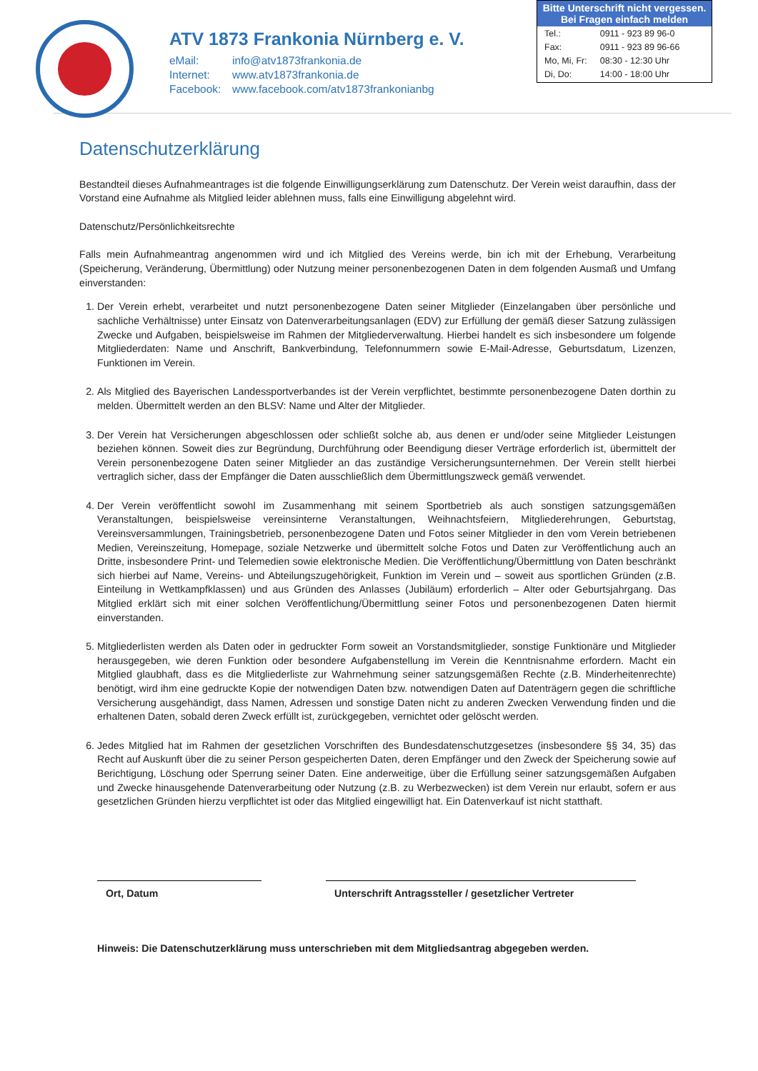ATV 1873 Frankonia Nürnberg e. V.
| eMail: | info@atv1873frankonia.de |
| Internet: | www.atv1873frankonia.de |
| Facebook: | www.facebook.com/atv1873frankonianbg |
Bitte Unterschrift nicht vergessen.
Bei Fragen einfach melden
| Tel.: | 0911 - 923 89 96-0 |
| Fax: | 0911 - 923 89 96-66 |
| Mo, Mi, Fr: | 08:30 - 12:30 Uhr |
| Di, Do: | 14:00 - 18:00 Uhr |
Datenschutzerklärung
Bestandteil dieses Aufnahmeantrages ist die folgende Einwilligungserklärung zum Datenschutz. Der Verein weist daraufhin, dass der Vorstand eine Aufnahme als Mitglied leider ablehnen muss, falls eine Einwilligung abgelehnt wird.
Datenschutz/Persönlichkeitsrechte
Falls mein Aufnahmeantrag angenommen wird und ich Mitglied des Vereins werde, bin ich mit der Erhebung, Verarbeitung (Speicherung, Veränderung, Übermittlung) oder Nutzung meiner personenbezogenen Daten in dem folgenden Ausmaß und Umfang einverstanden:
1. Der Verein erhebt, verarbeitet und nutzt personenbezogene Daten seiner Mitglieder (Einzelangaben über persönliche und sachliche Verhältnisse) unter Einsatz von Datenverarbeitungsanlagen (EDV) zur Erfüllung der gemäß dieser Satzung zulässigen Zwecke und Aufgaben, beispielsweise im Rahmen der Mitgliederverwaltung. Hierbei handelt es sich insbesondere um folgende Mitgliederdaten: Name und Anschrift, Bankverbindung, Telefonnummern sowie E-Mail-Adresse, Geburtsdatum, Lizenzen, Funktionen im Verein.
2. Als Mitglied des Bayerischen Landessportverbandes ist der Verein verpflichtet, bestimmte personenbezogene Daten dorthin zu melden. Übermittelt werden an den BLSV: Name und Alter der Mitglieder.
3. Der Verein hat Versicherungen abgeschlossen oder schließt solche ab, aus denen er und/oder seine Mitglieder Leistungen beziehen können. Soweit dies zur Begründung, Durchführung oder Beendigung dieser Verträge erforderlich ist, übermittelt der Verein personenbezogene Daten seiner Mitglieder an das zuständige Versicherungsunternehmen. Der Verein stellt hierbei vertraglich sicher, dass der Empfänger die Daten ausschließlich dem Übermittlungszweck gemäß verwendet.
4. Der Verein veröffentlicht sowohl im Zusammenhang mit seinem Sportbetrieb als auch sonstigen satzungsgemäßen Veranstaltungen, beispielsweise vereinsinterne Veranstaltungen, Weihnachtsfeiern, Mitgliederehrungen, Geburtstag, Vereinsversammlungen, Trainingsbetrieb, personenbezogene Daten und Fotos seiner Mitglieder in den vom Verein betriebenen Medien, Vereinszeitung, Homepage, soziale Netzwerke und übermittelt solche Fotos und Daten zur Veröffentlichung auch an Dritte, insbesondere Print- und Telemedien sowie elektronische Medien. Die Veröffentlichung/Übermittlung von Daten beschränkt sich hierbei auf Name, Vereins- und Abteilungszugehörigkeit, Funktion im Verein und – soweit aus sportlichen Gründen (z.B. Einteilung in Wettkampfklassen) und aus Gründen des Anlasses (Jubiläum) erforderlich – Alter oder Geburtsjahrgang. Das Mitglied erklärt sich mit einer solchen Veröffentlichung/Übermittlung seiner Fotos und personenbezogenen Daten hiermit einverstanden.
5. Mitgliederlisten werden als Daten oder in gedruckter Form soweit an Vorstandsmitglieder, sonstige Funktionäre und Mitglieder herausgegeben, wie deren Funktion oder besondere Aufgabenstellung im Verein die Kenntnisnahme erfordern. Macht ein Mitglied glaubhaft, dass es die Mitgliederliste zur Wahrnehmung seiner satzungsgemäßen Rechte (z.B. Minderheitenrechte) benötigt, wird ihm eine gedruckte Kopie der notwendigen Daten bzw. notwendigen Daten auf Datenträgern gegen die schriftliche Versicherung ausgehändigt, dass Namen, Adressen und sonstige Daten nicht zu anderen Zwecken Verwendung finden und die erhaltenen Daten, sobald deren Zweck erfüllt ist, zurückgegeben, vernichtet oder gelöscht werden.
6. Jedes Mitglied hat im Rahmen der gesetzlichen Vorschriften des Bundesdatenschutzgesetzes (insbesondere §§ 34, 35) das Recht auf Auskunft über die zu seiner Person gespeicherten Daten, deren Empfänger und den Zweck der Speicherung sowie auf Berichtigung, Löschung oder Sperrung seiner Daten. Eine anderweitige, über die Erfüllung seiner satzungsgemäßen Aufgaben und Zwecke hinausgehende Datenverarbeitung oder Nutzung (z.B. zu Werbezwecken) ist dem Verein nur erlaubt, sofern er aus gesetzlichen Gründen hierzu verpflichtet ist oder das Mitglied eingewilligt hat. Ein Datenverkauf ist nicht statthaft.
Ort, Datum Unterschrift Antragssteller / gesetzlicher Vertreter
Hinweis: Die Datenschutzerklärung muss unterschrieben mit dem Mitgliedsantrag abgegeben werden.